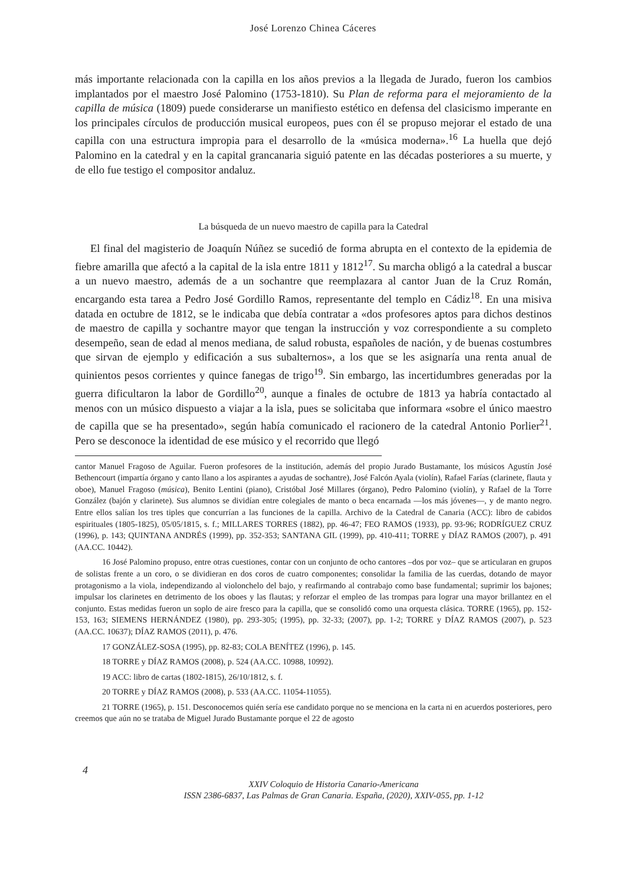José Lorenzo Chinea Cáceres
más importante relacionada con la capilla en los años previos a la llegada de Jurado, fueron los cambios implantados por el maestro José Palomino (1753-1810). Su Plan de reforma para el mejoramiento de la capilla de música (1809) puede considerarse un manifiesto estético en defensa del clasicismo imperante en los principales círculos de producción musical europeos, pues con él se propuso mejorar el estado de una capilla con una estructura impropia para el desarrollo de la «música moderna».<sup>16</sup> La huella que dejó Palomino en la catedral y en la capital grancanaria siguió patente en las décadas posteriores a su muerte, y de ello fue testigo el compositor andaluz.
La búsqueda de un nuevo maestro de capilla para la Catedral
El final del magisterio de Joaquín Núñez se sucedió de forma abrupta en el contexto de la epidemia de fiebre amarilla que afectó a la capital de la isla entre 1811 y 1812<sup>17</sup>. Su marcha obligó a la catedral a buscar a un nuevo maestro, además de a un sochantre que reemplazara al cantor Juan de la Cruz Román, encargando esta tarea a Pedro José Gordillo Ramos, representante del templo en Cádiz<sup>18</sup>. En una misiva datada en octubre de 1812, se le indicaba que debía contratar a «dos profesores aptos para dichos destinos de maestro de capilla y sochantre mayor que tengan la instrucción y voz correspondiente a su completo desempeño, sean de edad al menos mediana, de salud robusta, españoles de nación, y de buenas costumbres que sirvan de ejemplo y edificación a sus subalternos», a los que se les asignaría una renta anual de quinientos pesos corrientes y quince fanegas de trigo<sup>19</sup>. Sin embargo, las incertidumbres generadas por la guerra dificultaron la labor de Gordillo<sup>20</sup>, aunque a finales de octubre de 1813 ya habría contactado al menos con un músico dispuesto a viajar a la isla, pues se solicitaba que informara «sobre el único maestro de capilla que se ha presentado», según había comunicado el racionero de la catedral Antonio Porlier<sup>21</sup>. Pero se desconoce la identidad de ese músico y el recorrido que llegó
cantor Manuel Fragoso de Aguilar. Fueron profesores de la institución, además del propio Jurado Bustamante, los músicos Agustín José Bethencourt (impartía órgano y canto llano a los aspirantes a ayudas de sochantre), José Falcón Ayala (violín), Rafael Farías (clarinete, flauta y oboe), Manuel Fragoso (música), Benito Lentini (piano), Cristóbal José Millares (órgano), Pedro Palomino (violín), y Rafael de la Torre González (bajón y clarinete). Sus alumnos se dividían entre colegiales de manto o beca encarnada —los más jóvenes—, y de manto negro. Entre ellos salían los tres tiples que concurrían a las funciones de la capilla. Archivo de la Catedral de Canaria (ACC): libro de cabidos espirituales (1805-1825), 05/05/1815, s. f.; MILLARES TORRES (1882), pp. 46-47; FEO RAMOS (1933), pp. 93-96; RODRÍGUEZ CRUZ (1996), p. 143; QUINTANA ANDRÉS (1999), pp. 352-353; SANTANA GIL (1999), pp. 410-411; TORRE y DÍAZ RAMOS (2007), p. 491 (AA.CC. 10442).
16 José Palomino propuso, entre otras cuestiones, contar con un conjunto de ocho cantores –dos por voz– que se articularan en grupos de solistas frente a un coro, o se dividieran en dos coros de cuatro componentes; consolidar la familia de las cuerdas, dotando de mayor protagonismo a la viola, independizando al violonchelo del bajo, y reafirmando al contrabajo como base fundamental; suprimir los bajones; impulsar los clarinetes en detrimento de los oboes y las flautas; y reforzar el empleo de las trompas para lograr una mayor brillantez en el conjunto. Estas medidas fueron un soplo de aire fresco para la capilla, que se consolidó como una orquesta clásica. TORRE (1965), pp. 152-153, 163; SIEMENS HERNÁNDEZ (1980), pp. 293-305; (1995), pp. 32-33; (2007), pp. 1-2; TORRE y DÍAZ RAMOS (2007), p. 523 (AA.CC. 10637); DÍAZ RAMOS (2011), p. 476.
17 GONZÁLEZ-SOSA (1995), pp. 82-83; COLA BENÍTEZ (1996), p. 145.
18 TORRE y DÍAZ RAMOS (2008), p. 524 (AA.CC. 10988, 10992).
19 ACC: libro de cartas (1802-1815), 26/10/1812, s. f.
20 TORRE y DÍAZ RAMOS (2008), p. 533 (AA.CC. 11054-11055).
21 TORRE (1965), p. 151. Desconocemos quién sería ese candidato porque no se menciona en la carta ni en acuerdos posteriores, pero creemos que aún no se trataba de Miguel Jurado Bustamante porque el 22 de agosto
4
XXIV Coloquio de Historia Canario-Americana
ISSN 2386-6837, Las Palmas de Gran Canaria. España, (2020), XXIV-055, pp. 1-12